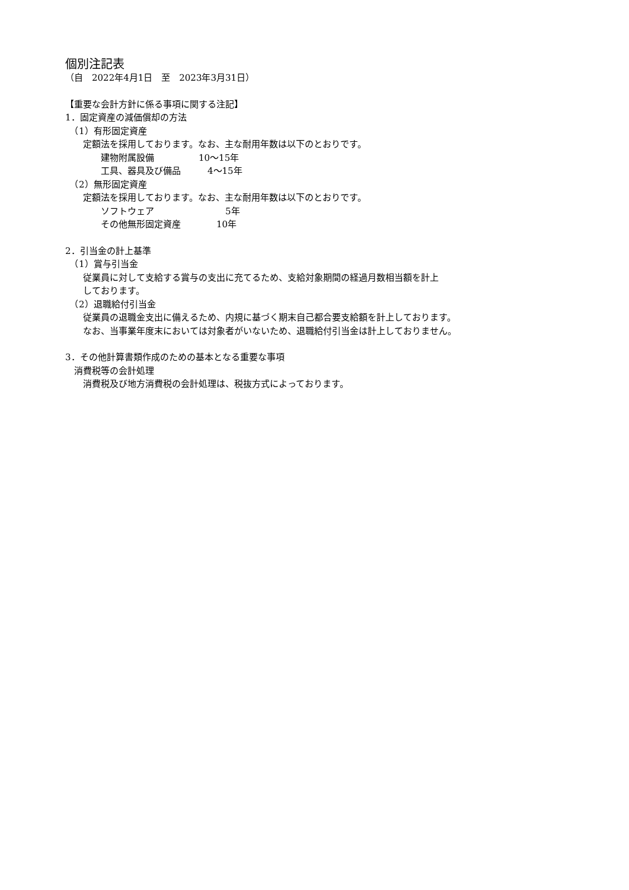個別注記表
（自　2022年4月1日　至　2023年3月31日）
【重要な会計方針に係る事項に関する注記】
1．固定資産の減価償却の方法
　（1）有形固定資産
　　定額法を採用しております。なお、主な耐用年数は以下のとおりです。
　　　　建物附属設備　　　　　10〜15年
　　　　工具、器具及び備品　　　4〜15年
　（2）無形固定資産
　　定額法を採用しております。なお、主な耐用年数は以下のとおりです。
　　　　ソフトウェア　　　　　　　　5年
　　　　その他無形固定資産　　　　10年
2．引当金の計上基準
　（1）賞与引当金
　　従業員に対して支給する賞与の支出に充てるため、支給対象期間の経過月数相当額を計上
　　しております。
　（2）退職給付引当金
　　従業員の退職金支出に備えるため、内規に基づく期末自己都合要支給額を計上しております。
　　なお、当事業年度末においては対象者がいないため、退職給付引当金は計上しておりません。
3．その他計算書類作成のための基本となる重要な事項
　消費税等の会計処理
　　消費税及び地方消費税の会計処理は、税抜方式によっております。